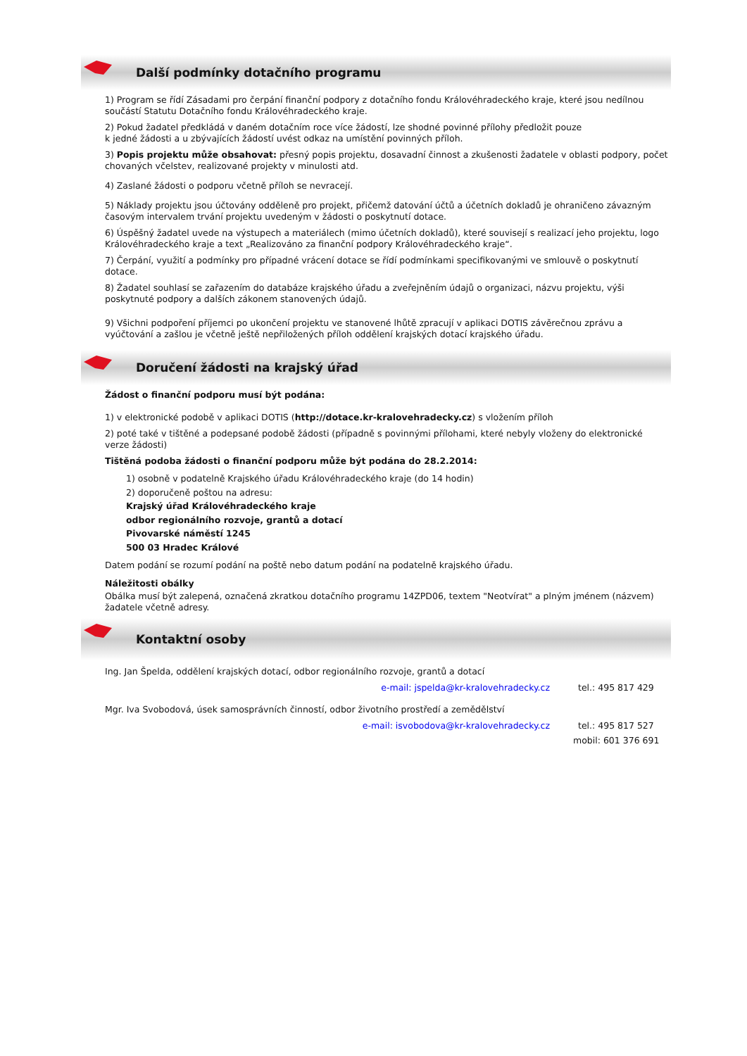Další podmínky dotačního programu
1) Program se řídí Zásadami pro čerpání finanční podpory z dotačního fondu Královéhradeckého kraje, které jsou nedílnou součástí Statutu Dotačního fondu Královéhradeckého kraje.
2) Pokud žadatel předkládá v daném dotačním roce více žádostí, lze shodné povinné přílohy předložit pouze
k jedné žádosti a u zbývajících žádostí uvést odkaz na umístění povinných příloh.
3) Popis projektu může obsahovat: přesný popis projektu, dosavadní činnost a zkušenosti žadatele v oblasti podpory, počet chovaných včelstev, realizované projekty v minulosti atd.
4) Zaslané žádosti o podporu včetně příloh se nevracejí.
5) Náklady projektu jsou účtovány odděleně pro projekt, přičemž datování účtů a účetních dokladů je ohraničeno závazným časovým intervalem trvání projektu uvedeným v žádosti o poskytnutí dotace.
6) Úspěšný žadatel uvede na výstupech a materiálech (mimo účetních dokladů), které souvisejí s realizací jeho projektu, logo Královéhradeckého kraje a text „Realizováno za finanční podpory Královéhradeckého kraje“.
7) Čerpání, využití a podmínky pro případné vrácení dotace se řídí podmínkami specifikovanými ve smlouvě o poskytnutí dotace.
8) Žadatel souhlasí se zařazením do databáze krajského úřadu a zveřejněním údajů o organizaci, názvu projektu, výši poskytnuté podpory a dalších zákonem stanovených údajů.
9) Všichni podpoření příjemci po ukončení projektu ve stanovené lhůtě zpracují v aplikaci DOTIS závěrečnou zprávu a vyúčtování a zašlou je včetně ještě nepřiložených příloh oddělení krajských dotací krajského úřadu.
Doručení žádosti na krajský úřad
Žádost o finanční podporu musí být podána:
1) v elektronické podobě v aplikaci DOTIS (http://dotace.kr-kralovehradecky.cz) s vložením příloh
2) poté také v tištěné a podepsané podobě žádosti (případně s povinnými přílohami, které nebyly vloženy do elektronické verze žádosti)
Tištěná podoba žádosti o finanční podporu může být podána do 28.2.2014:
1) osobně v podatelně Krajského úřadu Královéhradeckého kraje (do 14 hodin)
2) doporučeně poštou na adresu:
Krajský úřad Královéhradeckého kraje
odbor regionálního rozvoje, grantů a dotací
Pivovarské náměstí 1245
500 03 Hradec Králové
Datem podání se rozumí podání na poště nebo datum podání na podatelně krajského úřadu.
Náležitosti obálky
Obálka musí být zalepená, označená zkratkou dotačního programu 14ZPD06, textem "Neotvírat" a plným jménem (názvem) žadatele včetně adresy.
Kontaktní osoby
Ing. Jan Špelda, oddělení krajských dotací, odbor regionálního rozvoje, grantů a dotací
e-mail: jspelda@kr-kralovehradecky.cz tel.: 495 817 429
Mgr. Iva Svobodová, úsek samosprávních činností, odbor životního prostředí a zemědělství
e-mail: isvobodova@kr-kralovehradecky.cz tel.: 495 817 527
mobil: 601 376 691